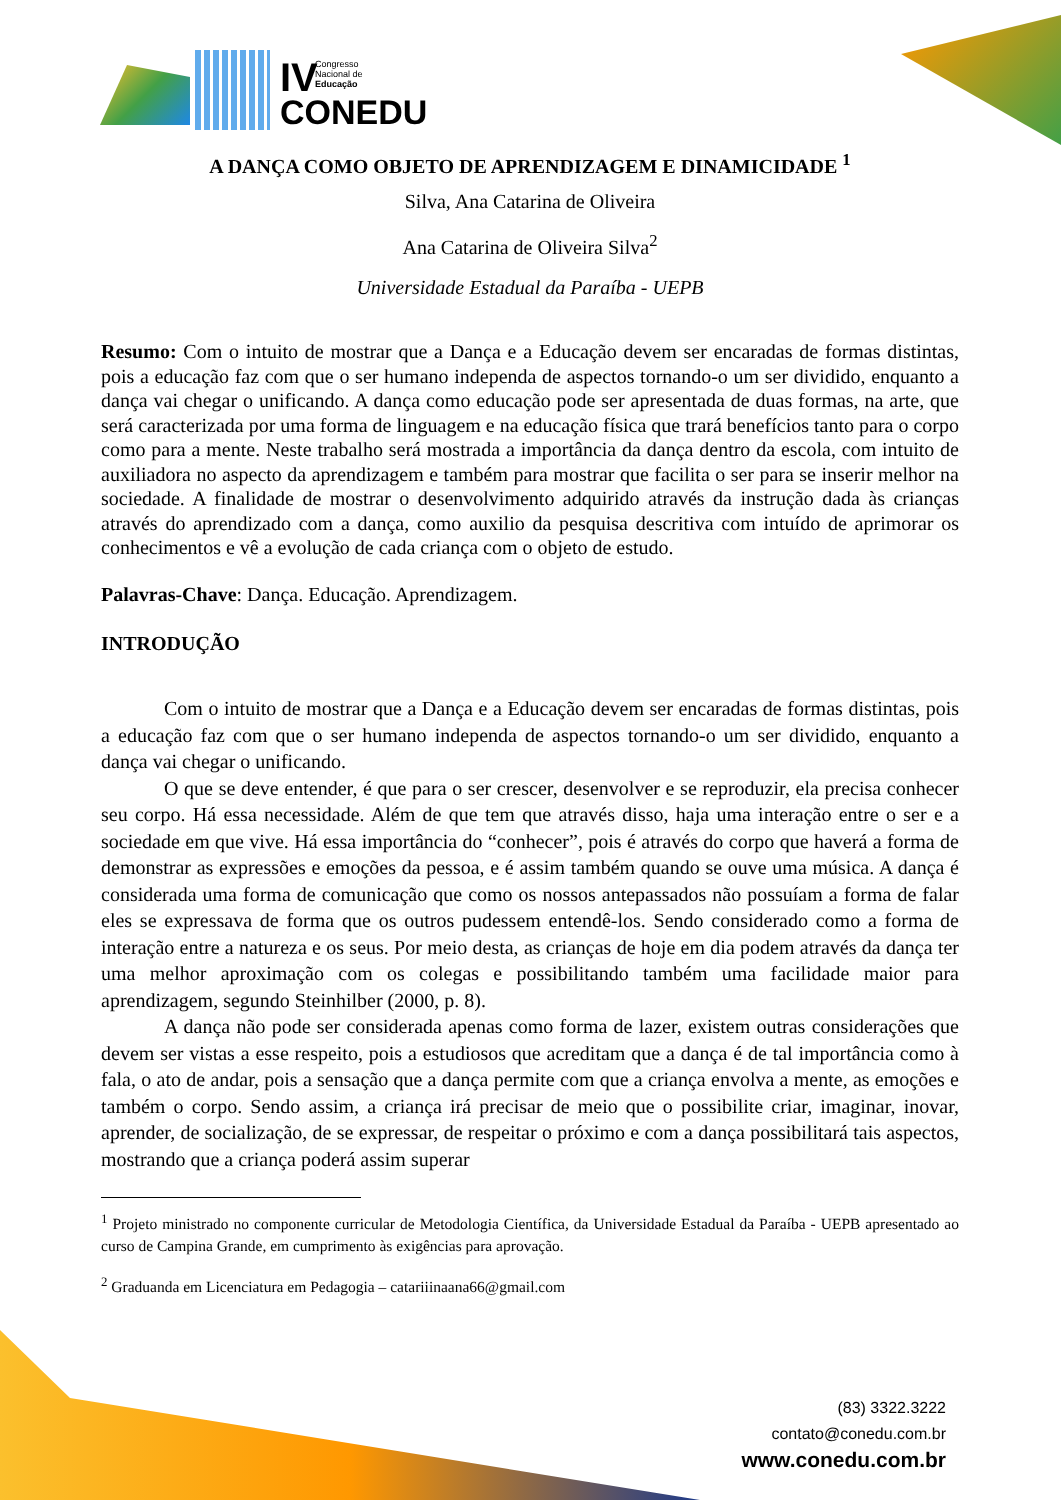IV
Congresso
Nacional de
Educação
CONEDU
A DANÇA COMO OBJETO DE APRENDIZAGEM E DINAMICIDADE <sup>1</sup>
Silva, Ana Catarina de Oliveira
Ana Catarina de Oliveira Silva<sup>2</sup>
Universidade Estadual da Paraíba - UEPB
Resumo: Com o intuito de mostrar que a Dança e a Educação devem ser encaradas de formas distintas, pois a educação faz com que o ser humano independa de aspectos tornando-o um ser dividido, enquanto a dança vai chegar o unificando. A dança como educação pode ser apresentada de duas formas, na arte, que será caracterizada por uma forma de linguagem e na educação física que trará benefícios tanto para o corpo como para a mente. Neste trabalho será mostrada a importância da dança dentro da escola, com intuito de auxiliadora no aspecto da aprendizagem e também para mostrar que facilita o ser para se inserir melhor na sociedade. A finalidade de mostrar o desenvolvimento adquirido através da instrução dada às crianças através do aprendizado com a dança, como auxilio da pesquisa descritiva com intuído de aprimorar os conhecimentos e vê a evolução de cada criança com o objeto de estudo.
Palavras-Chave: Dança. Educação. Aprendizagem.
INTRODUÇÃO
Com o intuito de mostrar que a Dança e a Educação devem ser encaradas de formas distintas, pois a educação faz com que o ser humano independa de aspectos tornando-o um ser dividido, enquanto a dança vai chegar o unificando.
O que se deve entender, é que para o ser crescer, desenvolver e se reproduzir, ela precisa conhecer seu corpo. Há essa necessidade. Além de que tem que através disso, haja uma interação entre o ser e a sociedade em que vive. Há essa importância do “conhecer”, pois é através do corpo que haverá a forma de demonstrar as expressões e emoções da pessoa, e é assim também quando se ouve uma música. A dança é considerada uma forma de comunicação que como os nossos antepassados não possuíam a forma de falar eles se expressava de forma que os outros pudessem entendê-los. Sendo considerado como a forma de interação entre a natureza e os seus. Por meio desta, as crianças de hoje em dia podem através da dança ter uma melhor aproximação com os colegas e possibilitando também uma facilidade maior para aprendizagem, segundo Steinhilber (2000, p. 8).
A dança não pode ser considerada apenas como forma de lazer, existem outras considerações que devem ser vistas a esse respeito, pois a estudiosos que acreditam que a dança é de tal importância como à fala, o ato de andar, pois a sensação que a dança permite com que a criança envolva a mente, as emoções e também o corpo. Sendo assim, a criança irá precisar de meio que o possibilite criar, imaginar, inovar, aprender, de socialização, de se expressar, de respeitar o próximo e com a dança possibilitará tais aspectos, mostrando que a criança poderá assim superar
<sup>1</sup> Projeto ministrado no componente curricular de Metodologia Científica, da Universidade Estadual da Paraíba - UEPB apresentado ao curso de Campina Grande, em cumprimento às exigências para aprovação.
<sup>2</sup> Graduanda em Licenciatura em Pedagogia – catariiinaana66@gmail.com
(83) 3322.3222
contato@conedu.com.br
www.conedu.com.br